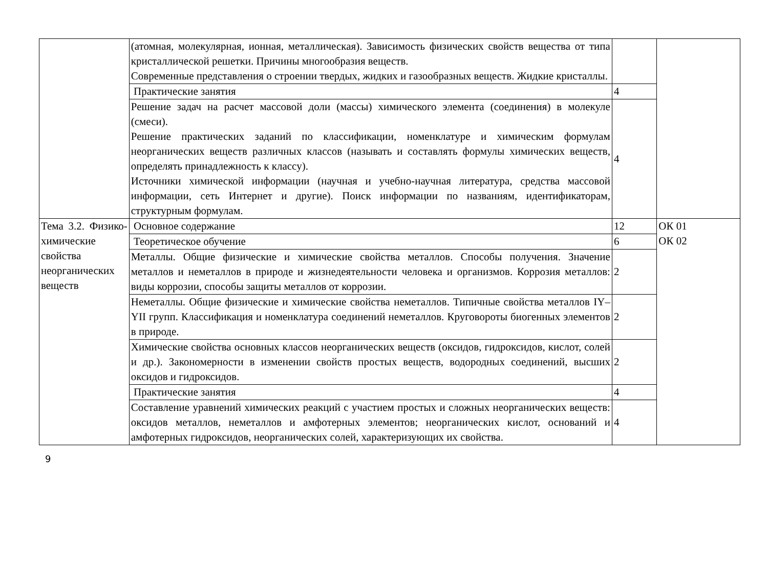| | (атомная, молекулярная, ионная, металлическая). Зависимость физических свойств вещества от типа кристаллической решетки. Причины многообразия веществ. Современные представления о строении твердых, жидких и газообразных веществ. Жидкие кристаллы. | | |
| | Практические занятия | 4 | |
| | Решение задач на расчет массовой доли (массы) химического элемента (соединения) в молекуле (смеси). Решение практических заданий по классификации, номенклатуре и химическим формулам неорганических веществ различных классов (называть и составлять формулы химических веществ, определять принадлежность к классу). Источники химической информации (научная и учебно-научная литература, средства массовой информации, сеть Интернет и другие). Поиск информации по названиям, идентификаторам, структурным формулам. | 4 | |
| Тема 3.2. Физико-химические свойства неорганических веществ | Основное содержание | 12 | ОК 01 ОК 02 |
| | Теоретическое обучение | 6 | |
| | Металлы. Общие физические и химические свойства металлов. Способы получения. Значение металлов и неметаллов в природе и жизнедеятельности человека и организмов. Коррозия металлов: виды коррозии, способы защиты металлов от коррозии. | 2 | |
| | Неметаллы. Общие физические и химические свойства неметаллов. Типичные свойства металлов IY– YII групп. Классификация и номенклатура соединений неметаллов. Круговороты биогенных элементов в природе. | 2 | |
| | Химические свойства основных классов неорганических веществ (оксидов, гидроксидов, кислот, солей и др.). Закономерности в изменении свойств простых веществ, водородных соединений, высших оксидов и гидроксидов. | 2 | |
| | Практические занятия | 4 | |
| | Составление уравнений химических реакций с участием простых и сложных неорганических веществ: оксидов металлов, неметаллов и амфотерных элементов; неорганических кислот, оснований и амфотерных гидроксидов, неорганических солей, характеризующих их свойства. | 4 | |
9